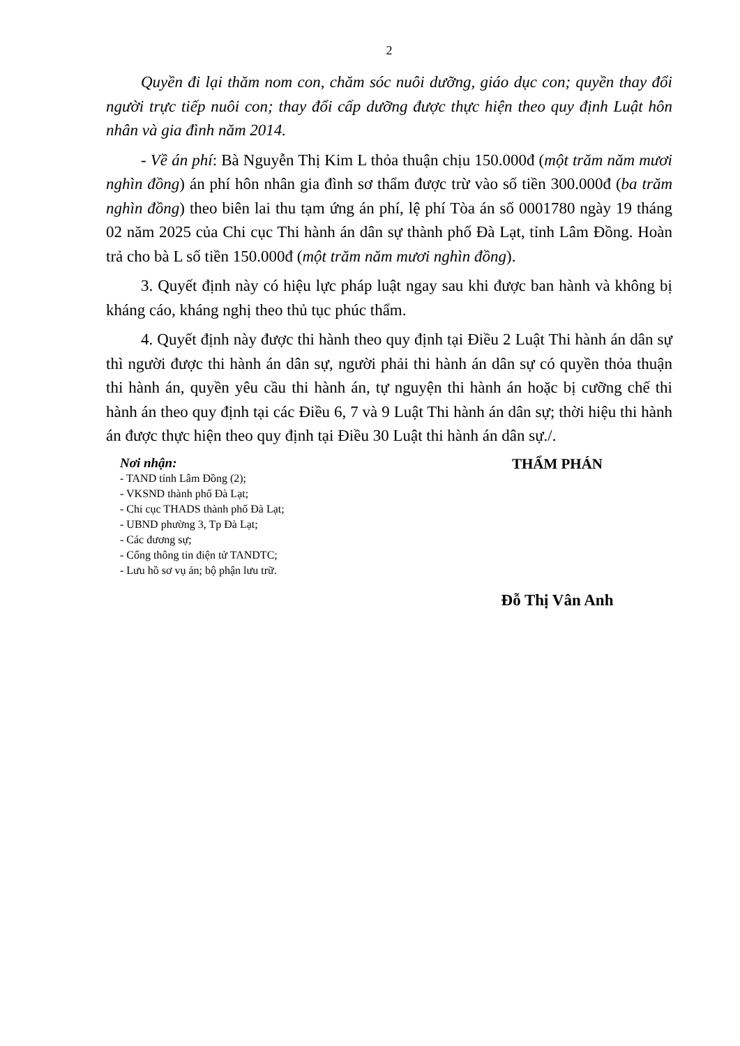2
Quyền đi lại thăm nom con, chăm sóc nuôi dưỡng, giáo dục con; quyền thay đổi người trực tiếp nuôi con; thay đổi cấp dưỡng được thực hiện theo quy định Luật hôn nhân và gia đình năm 2014.
- Về án phí: Bà Nguyễn Thị Kim L thỏa thuận chịu 150.000đ (một trăm năm mươi nghìn đồng) án phí hôn nhân gia đình sơ thẩm được trừ vào số tiền 300.000đ (ba trăm nghìn đồng) theo biên lai thu tạm ứng án phí, lệ phí Tòa án số 0001780 ngày 19 tháng 02 năm 2025 của Chi cục Thi hành án dân sự thành phố Đà Lạt, tỉnh Lâm Đồng. Hoàn trả cho bà L số tiền 150.000đ (một trăm năm mươi nghìn đồng).
3. Quyết định này có hiệu lực pháp luật ngay sau khi được ban hành và không bị kháng cáo, kháng nghị theo thủ tục phúc thẩm.
4. Quyết định này được thi hành theo quy định tại Điều 2 Luật Thi hành án dân sự thì người được thi hành án dân sự, người phải thi hành án dân sự có quyền thỏa thuận thi hành án, quyền yêu cầu thi hành án, tự nguyện thi hành án hoặc bị cưỡng chế thi hành án theo quy định tại các Điều 6, 7 và 9 Luật Thi hành án dân sự; thời hiệu thi hành án được thực hiện theo quy định tại Điều 30 Luật thi hành án dân sự./.
Nơi nhận:
- TAND tỉnh Lâm Đồng (2);
- VKSND thành phố Đà Lạt;
- Chi cục THADS thành phố Đà Lạt;
- UBND phường 3, Tp Đà Lạt;
- Các đương sự;
- Cổng thông tin điện tử TANDTC;
- Lưu hồ sơ vụ án; bộ phận lưu trữ.
THẨM PHÁN
Đỗ Thị Vân Anh